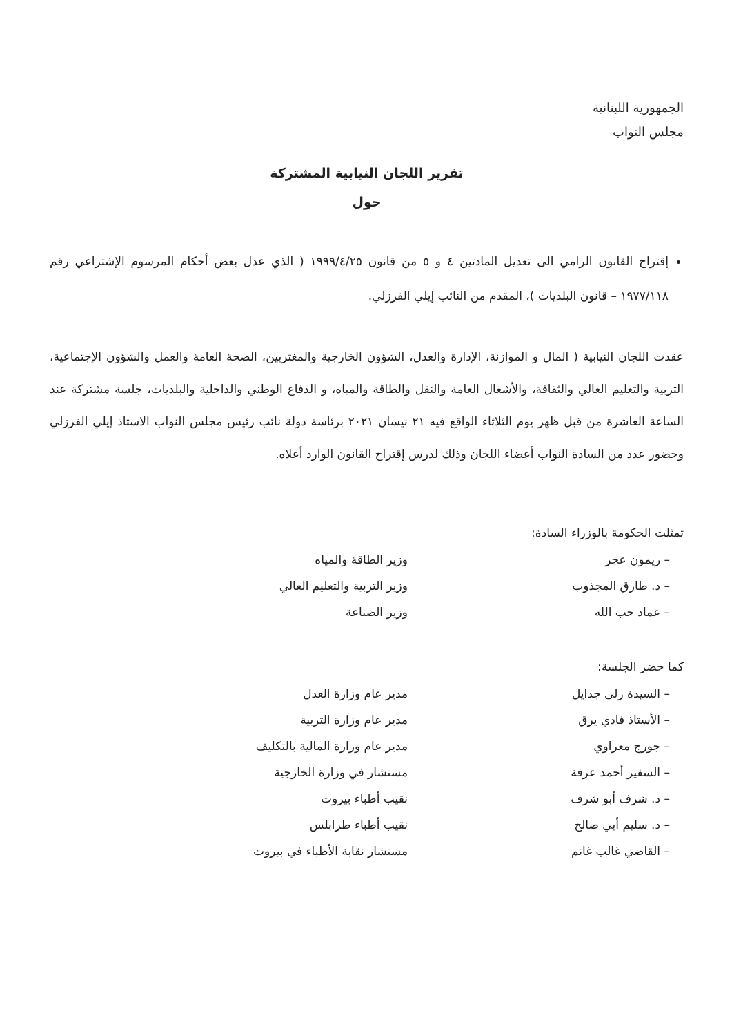الجمهورية اللبنانية
مجلس النواب
تقرير اللجان النيابية المشتركة
حول
إقتراح القانون الرامي الى تعديل المادتين ٤ و ٥ من قانون ١٩٩٩/٤/٢٥ ( الذي عدل بعض أحكام المرسوم الإشتراعي رقم ١٩٧٧/١١٨ – قانون البلديات )، المقدم من النائب إيلي الفرزلي.
عقدت اللجان النيابية ( المال و الموازنة، الإدارة والعدل، الشؤون الخارجية والمغتربين، الصحة العامة والعمل والشؤون الإجتماعية، التربية والتعليم العالي والثقافة، والأشغال العامة والنقل والطاقة والمياه، و الدفاع الوطني والداخلية والبلديات، جلسة مشتركة عند الساعة العاشرة من قبل ظهر يوم الثلاثاء الواقع فيه ٢١ نيسان ٢٠٢١ برئاسة دولة نائب رئيس مجلس النواب الاستاذ إيلي الفرزلي وحضور عدد من السادة النواب أعضاء اللجان وذلك لدرس إقتراح القانون الوارد أعلاه.
تمثلت الحكومة بالوزراء السادة:
| – ريمون عجر | وزير الطاقة والمياه |
| – د. طارق المجذوب | وزير التربية والتعليم العالي |
| – عماد حب الله | وزير الصناعة |
كما حضر الجلسة:
| – السيدة رلى جدايل | مدير عام وزارة العدل |
| – الأستاذ فادي يرق | مدير عام وزارة التربية |
| – جورج معراوي | مدير عام وزارة المالية بالتكليف |
| – السفير أحمد عرفة | مستشار في وزارة الخارجية |
| – د. شرف أبو شرف | نقيب أطباء بيروت |
| – د. سليم أبي صالح | نقيب أطباء طرابلس |
| – القاضي غالب غانم | مستشار نقابة الأطباء في بيروت |